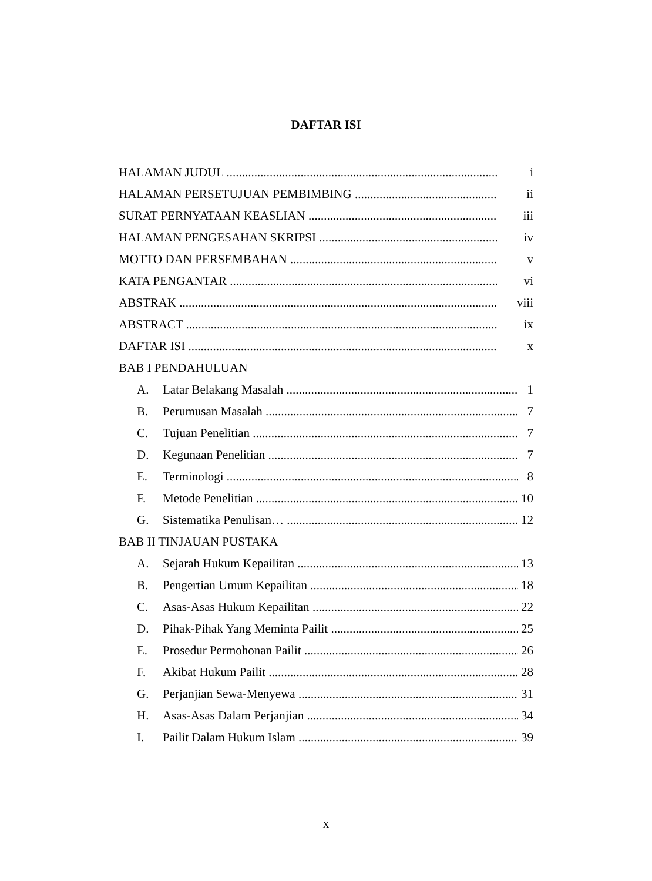DAFTAR ISI
HALAMAN JUDUL i
HALAMAN PERSETUJUAN PEMBIMBING ii
SURAT PERNYATAAN KEASLIAN iii
HALAMAN PENGESAHAN SKRIPSI iv
MOTTO DAN PERSEMBAHAN v
KATA PENGANTAR vi
ABSTRAK viii
ABSTRACT ix
DAFTAR ISI x
BAB I PENDAHULUAN
A. Latar Belakang Masalah 1
B. Perumusan Masalah 7
C. Tujuan Penelitian 7
D. Kegunaan Penelitian 7
E. Terminologi 8
F. Metode Penelitian 10
G. Sistematika Penulisan… 12
BAB II TINJAUAN PUSTAKA
A. Sejarah Hukum Kepailitan 13
B. Pengertian Umum Kepailitan 18
C. Asas-Asas Hukum Kepailitan 22
D. Pihak-Pihak Yang Meminta Pailit 25
E. Prosedur Permohonan Pailit 26
F. Akibat Hukum Pailit 28
G. Perjanjian Sewa-Menyewa 31
H. Asas-Asas Dalam Perjanjian 34
I. Pailit Dalam Hukum Islam 39
x